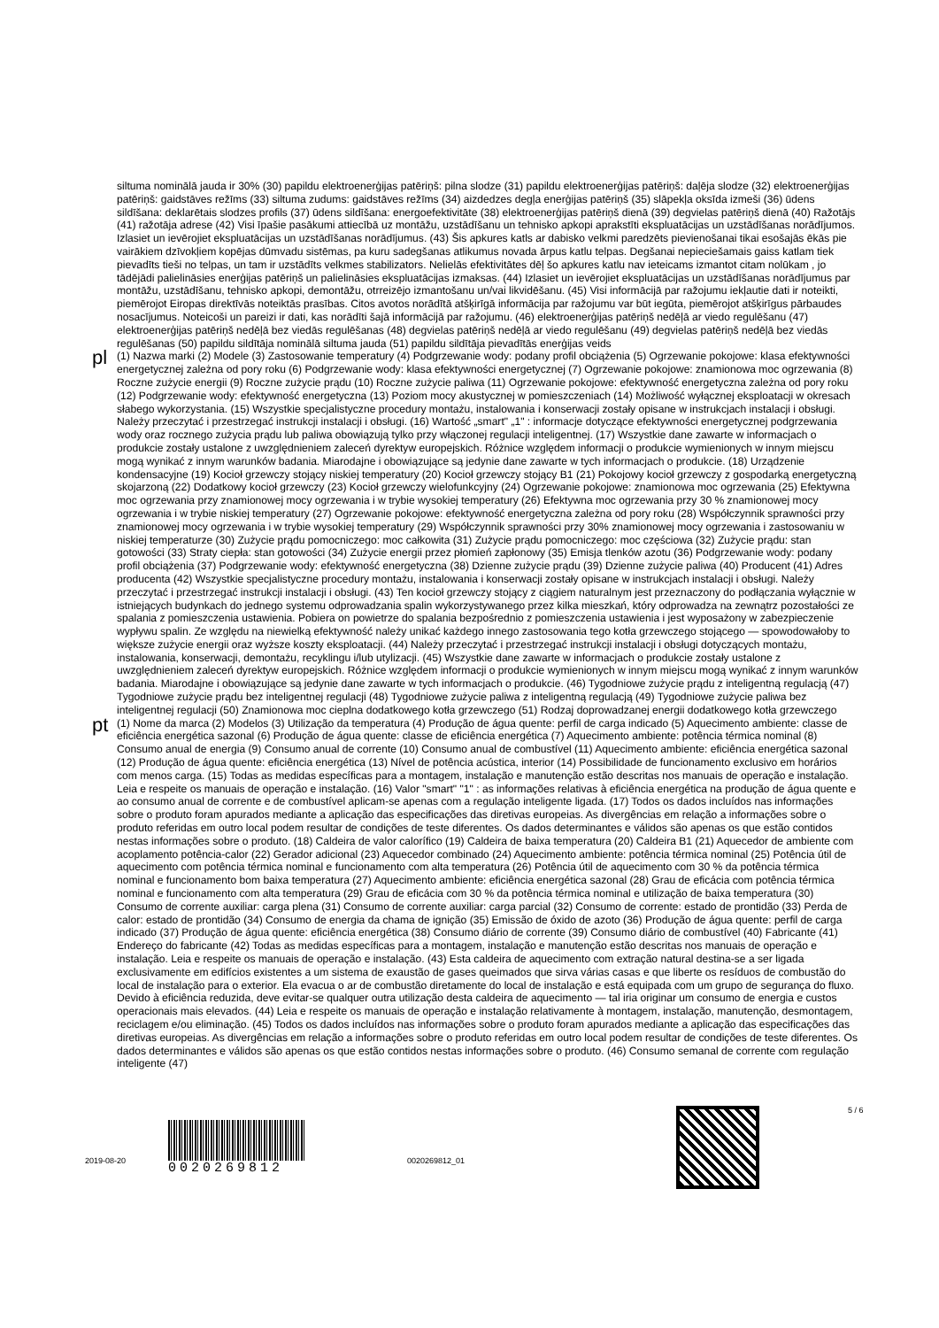siltuma nominālā jauda ir 30% (30) papildu elektroenerģijas patēriņš: pilna slodze (31) papildu elektroenerģijas patēriņš: daļēja slodze (32) elektroenerģijas patēriņš: gaidstāves režīms (33) siltuma zudums: gaidstāves režīms (34) aizdedzes degļa enerģijas patēriņš (35) slāpekļa oksīda izmeši (36) ūdens sildīšana: deklarētais slodzes profils (37) ūdens sildīšana: energoefektivitāte (38) elektroenerģijas patēriņš dienā (39) degvielas patēriņš dienā (40) Ražotājs (41) ražotāja adrese (42) Visi īpašie pasākumi attiecībā uz montāžu, uzstādīšanu un tehnisko apkopi aprakstīti ekspluatācijas un uzstādīšanas norādījumos. Izlasiet un ievērojiet ekspluatācijas un uzstādīšanas norādījumus. (43) Šis apkures katls ar dabisko velkmi paredzēts pievienošanai tikai esošajās ēkās pie vairākiem dzīvokļiem kopējas dūmvadu sistēmas, pa kuru sadegšanas atlikumus novada ārpus katlu telpas. Degšanai nepieciešamais gaiss katlam tiek pievadīts tieši no telpas, un tam ir uzstādīts velkmes stabilizators. Nelielās efektivitātes dēļ šo apkures katlu nav ieteicams izmantot citam nolūkam , jo tādējādi palielināsies enerģijas patēriņš un palielināsies ekspluatācijas izmaksas. (44) Izlasiet un ievērojiet ekspluatācijas un uzstādīšanas norādījumus par montāžu, uzstādīšanu, tehnisko apkopi, demontāžu, otrreizējo izmantošanu un/vai likvidēšanu. (45) Visi informācijā par ražojumu iekļautie dati ir noteikti, piemērojot Eiropas direktīvās noteiktās prasības. Citos avotos norādītā atšķirīgā informācija par ražojumu var būt iegūta, piemērojot atšķirīgus pārbaudes nosacījumus. Noteicoši un pareizi ir dati, kas norādīti šajā informācijā par ražojumu. (46) elektroenerģijas patēriņš nedēļā ar viedo regulēšanu (47) elektroenerģijas patēriņš nedēļā bez viedās regulēšanas (48) degvielas patēriņš nedēļā ar viedo regulēšanu (49) degvielas patēriņš nedēļā bez viedās regulēšanas (50) papildu sildītāja nominālā siltuma jauda (51) papildu sildītāja pievadītās enerģijas veids
pl
(1) Nazwa marki (2) Modele (3) Zastosowanie temperatury (4) Podgrzewanie wody: podany profil obciążenia (5) Ogrzewanie pokojowe: klasa efektywności energetycznej zależna od pory roku (6) Podgrzewanie wody: klasa efektywności energetycznej (7) Ogrzewanie pokojowe: znamionowa moc ogrzewania (8) Roczne zużycie energii (9) Roczne zużycie prądu (10) Roczne zużycie paliwa (11) Ogrzewanie pokojowe: efektywność energetyczna zależna od pory roku (12) Podgrzewanie wody: efektywność energetyczna (13) Poziom mocy akustycznej w pomieszczeniach (14) Możliwość wyłącznej eksploatacji w okresach słabego wykorzystania. (15) Wszystkie specjalistyczne procedury montażu, instalowania i konserwacji zostały opisane w instrukcjach instalacji i obsługi. Należy przeczytać i przestrzegać instrukcji instalacji i obsługi. (16) Wartość „smart" „1" : informacje dotyczące efektywności energetycznej podgrzewania wody oraz rocznego zużycia prądu lub paliwa obowiązują tylko przy włączonej regulacji inteligentnej. (17) Wszystkie dane zawarte w informacjach o produkcie zostały ustalone z uwzględnieniem zaleceń dyrektyw europejskich. Różnice względem informacji o produkcie wymienionych w innym miejscu mogą wynikać z innym warunków badania. Miarodajne i obowiązujące są jedynie dane zawarte w tych informacjach o produkcie. (18) Urządzenie kondensacyjne (19) Kocioł grzewczy stojący niskiej temperatury (20) Kocioł grzewczy stojący B1 (21) Pokojowy kocioł grzewczy z gospodarką energetyczną skojarzoną (22) Dodatkowy kocioł grzewczy (23) Kocioł grzewczy wielofunkcyjny (24) Ogrzewanie pokojowe: znamionowa moc ogrzewania (25) Efektywna moc ogrzewania przy znamionowej mocy ogrzewania i w trybie wysokiej temperatury (26) Efektywna moc ogrzewania przy 30 % znamionowej mocy ogrzewania i w trybie niskiej temperatury (27) Ogrzewanie pokojowe: efektywność energetyczna zależna od pory roku (28) Współczynnik sprawności przy znamionowej mocy ogrzewania i w trybie wysokiej temperatury (29) Współczynnik sprawności przy 30% znamionowej mocy ogrzewania i zastosowaniu w niskiej temperaturze (30) Zużycie prądu pomocniczego: moc całkowita (31) Zużycie prądu pomocniczego: moc częściowa (32) Zużycie prądu: stan gotowości (33) Straty ciepła: stan gotowości (34) Zużycie energii przez płomień zapłonowy (35) Emisja tlenków azotu (36) Podgrzewanie wody: podany profil obciążenia (37) Podgrzewanie wody: efektywność energetyczna (38) Dzienne zużycie prądu (39) Dzienne zużycie paliwa (40) Producent (41) Adres producenta (42) Wszystkie specjalistyczne procedury montażu, instalowania i konserwacji zostały opisane w instrukcjach instalacji i obsługi. Należy przeczytać i przestrzegać instrukcji instalacji i obsługi. (43) Ten kocioł grzewczy stojący z ciągiem naturalnym jest przeznaczony do podłączania wyłącznie w istniejących budynkach do jednego systemu odprowadzania spalin wykorzystywanego przez kilka mieszkań, który odprowadza na zewnątrz pozostałości ze spalania z pomieszczenia ustawienia. Pobiera on powietrze do spalania bezpośrednio z pomieszczenia ustawienia i jest wyposażony w zabezpieczenie wypływu spalin. Ze względu na niewielką efektywność należy unikać każdego innego zastosowania tego kotła grzewczego stojącego — spowodowałoby to większe zużycie energii oraz wyższe koszty eksploatacji. (44) Należy przeczytać i przestrzegać instrukcji instalacji i obsługi dotyczących montażu, instalowania, konserwacji, demontażu, recyklingu i/lub utylizacji. (45) Wszystkie dane zawarte w informacjach o produkcie zostały ustalone z uwzględnieniem zaleceń dyrektyw europejskich. Różnice względem informacji o produkcie wymienionych w innym miejscu mogą wynikać z innym warunków badania. Miarodajne i obowiązujące są jedynie dane zawarte w tych informacjach o produkcie. (46) Tygodniowe zużycie prądu z inteligentną regulacją (47) Tygodniowe zużycie prądu bez inteligentnej regulacji (48) Tygodniowe zużycie paliwa z inteligentną regulacją (49) Tygodniowe zużycie paliwa bez inteligentnej regulacji (50) Znamionowa moc cieplna dodatkowego kotła grzewczego (51) Rodzaj doprowadzanej energii dodatkowego kotła grzewczego
pt
(1) Nome da marca (2) Modelos (3) Utilização da temperatura (4) Produção de água quente: perfil de carga indicado (5) Aquecimento ambiente: classe de eficiência energética sazonal (6) Produção de água quente: classe de eficiência energética (7) Aquecimento ambiente: potência térmica nominal (8) Consumo anual de energia (9) Consumo anual de corrente (10) Consumo anual de combustível (11) Aquecimento ambiente: eficiência energética sazonal (12) Produção de água quente: eficiência energética (13) Nível de potência acústica, interior (14) Possibilidade de funcionamento exclusivo em horários com menos carga. (15) Todas as medidas específicas para a montagem, instalação e manutenção estão descritas nos manuais de operação e instalação. Leia e respeite os manuais de operação e instalação. (16) Valor "smart" "1" : as informações relativas à eficiência energética na produção de água quente e ao consumo anual de corrente e de combustível aplicam-se apenas com a regulação inteligente ligada. (17) Todos os dados incluídos nas informações sobre o produto foram apurados mediante a aplicação das especificações das diretivas europeias. As divergências em relação a informações sobre o produto referidas em outro local podem resultar de condições de teste diferentes. Os dados determinantes e válidos são apenas os que estão contidos nestas informações sobre o produto. (18) Caldeira de valor calorífico (19) Caldeira de baixa temperatura (20) Caldeira B1 (21) Aquecedor de ambiente com acoplamento potência-calor (22) Gerador adicional (23) Aquecedor combinado (24) Aquecimento ambiente: potência térmica nominal (25) Potência útil de aquecimento com potência térmica nominal e funcionamento com alta temperatura (26) Potência útil de aquecimento com 30 % da potência térmica nominal e funcionamento bom baixa temperatura (27) Aquecimento ambiente: eficiência energética sazonal (28) Grau de eficácia com potência térmica nominal e funcionamento com alta temperatura (29) Grau de eficácia com 30 % da potência térmica nominal e utilização de baixa temperatura (30) Consumo de corrente auxiliar: carga plena (31) Consumo de corrente auxiliar: carga parcial (32) Consumo de corrente: estado de prontidão (33) Perda de calor: estado de prontidão (34) Consumo de energia da chama de ignição (35) Emissão de óxido de azoto (36) Produção de água quente: perfil de carga indicado (37) Produção de água quente: eficiência energética (38) Consumo diário de corrente (39) Consumo diário de combustível (40) Fabricante (41) Endereço do fabricante (42) Todas as medidas específicas para a montagem, instalação e manutenção estão descritas nos manuais de operação e instalação. Leia e respeite os manuais de operação e instalação. (43) Esta caldeira de aquecimento com extração natural destina-se a ser ligada exclusivamente em edifícios existentes a um sistema de exaustão de gases queimados que sirva várias casas e que liberte os resíduos de combustão do local de instalação para o exterior. Ela evacua o ar de combustão diretamente do local de instalação e está equipada com um grupo de segurança do fluxo. Devido à eficiência reduzida, deve evitar-se qualquer outra utilização desta caldeira de aquecimento — tal iria originar um consumo de energia e custos operacionais mais elevados. (44) Leia e respeite os manuais de operação e instalação relativamente à montagem, instalação, manutenção, desmontagem, reciclagem e/ou eliminação. (45) Todos os dados incluídos nas informações sobre o produto foram apurados mediante a aplicação das especificações das diretivas europeias. As divergências em relação a informações sobre o produto referidas em outro local podem resultar de condições de teste diferentes. Os dados determinantes e válidos são apenas os que estão contidos nestas informações sobre o produto. (46) Consumo semanal de corrente com regulação inteligente (47)
2019-08-20
0020269812
0020269812_01
5 / 6